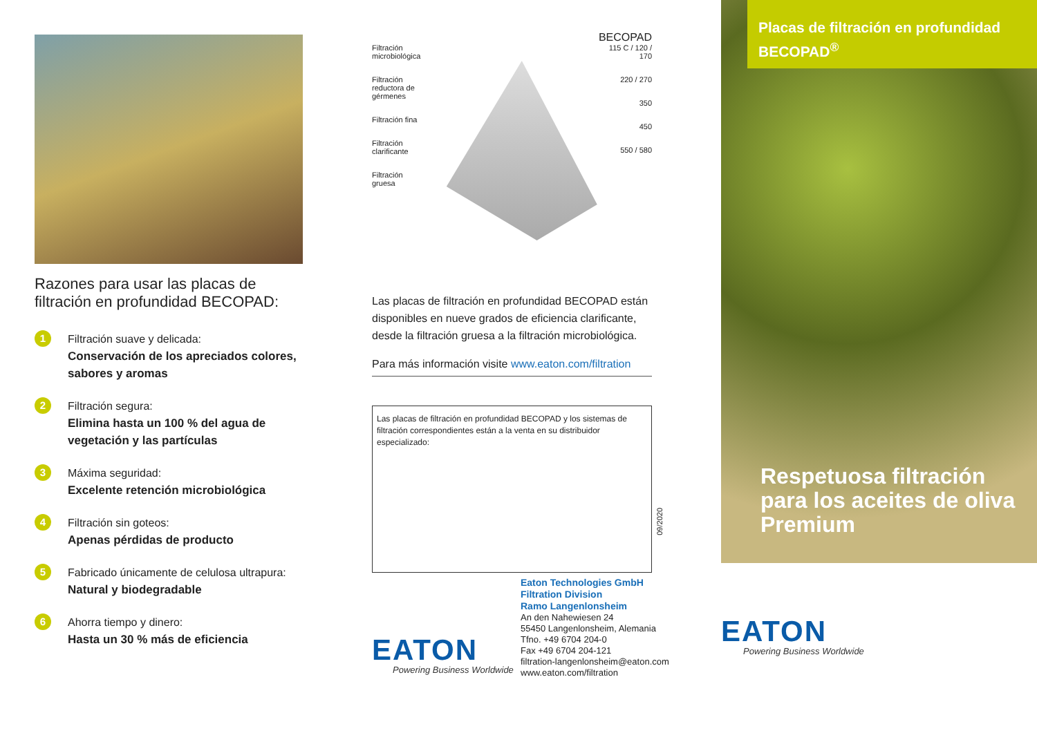Razones para usar las placas de filtración en profundidad BECOPAD:
1
Filtración suave y delicada:
Conservación de los apreciados colores, sabores y aromas
2
Filtración segura:
Elimina hasta un 100 % del agua de vegetación y las partículas
3
Máxima seguridad:
Excelente retención microbiológica
4
Filtración sin goteos:
Apenas pérdidas de producto
5
Fabricado únicamente de celulosa ultrapura:
Natural y biodegradable
6
Ahorra tiempo y dinero:
Hasta un 30 % más de eficiencia
BECOPAD
Filtración
microbiológica
Filtración
reductora de gérmenes
Filtración fina
Filtración
clarificante
Filtración
gruesa
115 C / 120 / 170
220 / 270
350
450
550 / 580
Las placas de filtración en profundidad BECOPAD están disponibles en nueve grados de eficiencia clarificante, desde la filtración gruesa a la filtración microbiológica.
Para más información visite www.eaton.com/filtration
Las placas de filtración en profundidad BECOPAD y los sistemas de filtración correspondientes están a la venta en su distribuidor especializado:
09/2020
EATON
Powering Business Worldwide
Eaton Technologies GmbH
Filtration Division
Ramo Langenlonsheim
An den Nahewiesen 24
55450 Langenlonsheim, Alemania
Tfno. +49 6704 204-0
Fax +49 6704 204-121
filtration-langenlonsheim@eaton.com
www.eaton.com/filtration
Placas de filtración en profundidad BECOPAD<sup>®</sup>
Respetuosa filtración para los aceites de oliva Premium
EATON
Powering Business Worldwide